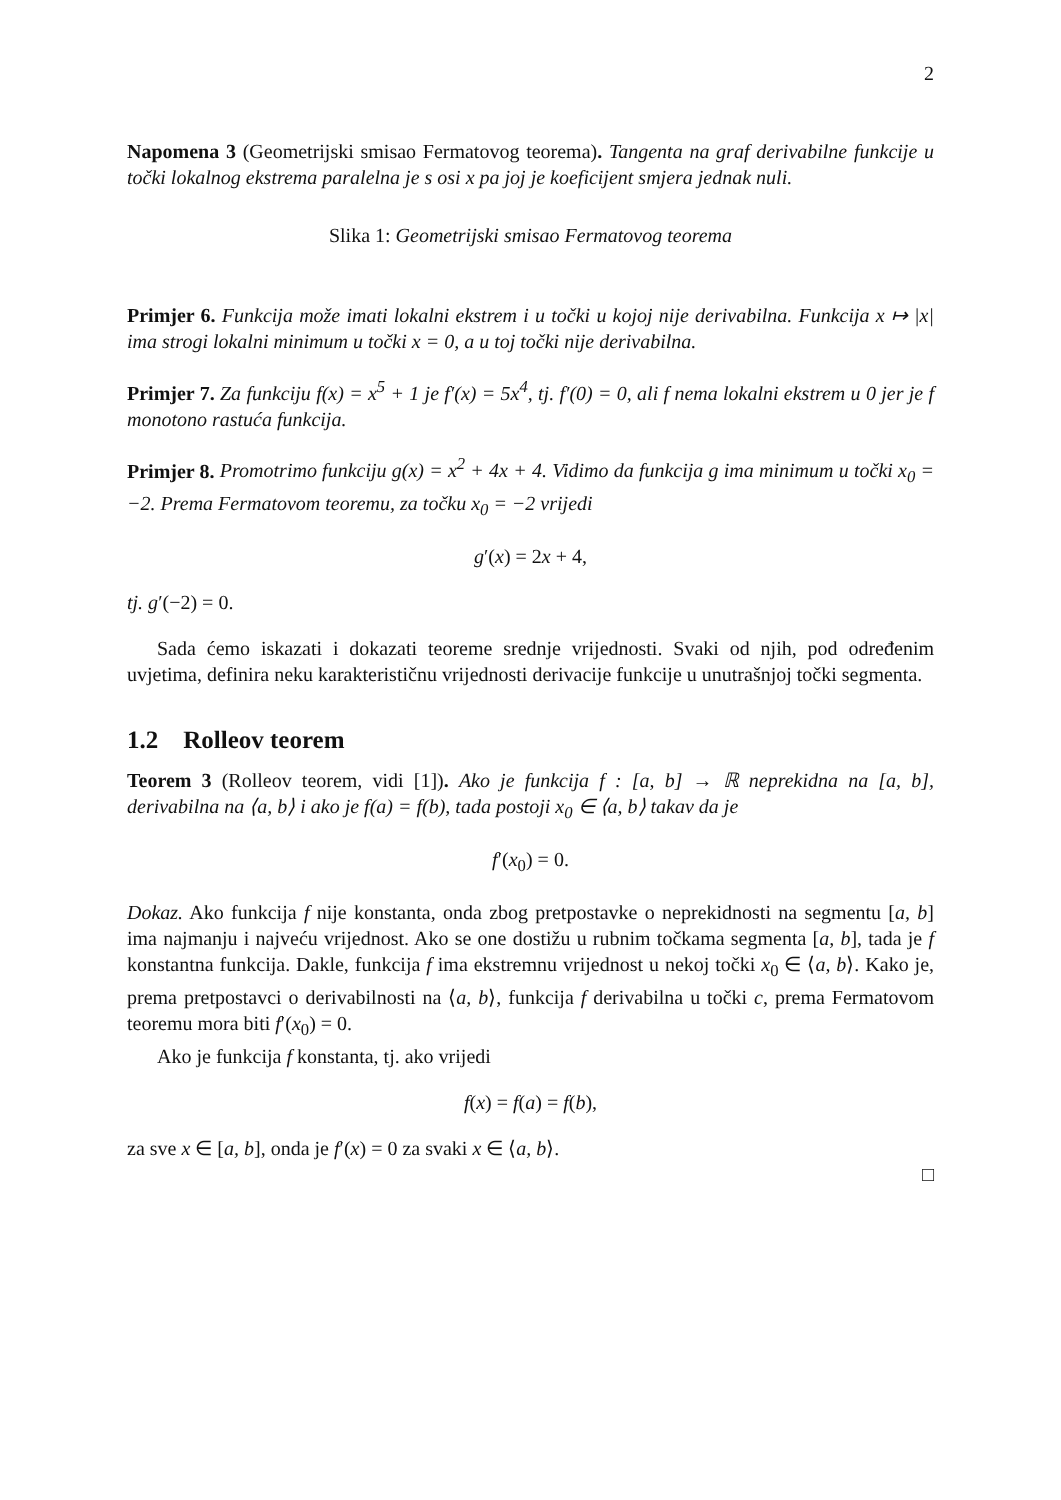2
Napomena 3 (Geometrijski smisao Fermatovog teorema). Tangenta na graf derivabilne funkcije u točki lokalnog ekstrema paralelna je s osi x pa joj je koeficijent smjera jednak nuli.
Slika 1: Geometrijski smisao Fermatovog teorema
Primjer 6. Funkcija može imati lokalni ekstrem i u točki u kojoj nije derivabilna. Funkcija x ↦ |x| ima strogi lokalni minimum u točki x = 0, a u toj točki nije derivabilna.
Primjer 7. Za funkciju f(x) = x<sup>5</sup> + 1 je f′(x) = 5x<sup>4</sup>, tj. f′(0) = 0, ali f nema lokalni ekstrem u 0 jer je f monotono rastuća funkcija.
Primjer 8. Promotrimo funkciju g(x) = x<sup>2</sup> + 4x + 4. Vidimo da funkcija g ima minimum u točki x<sub>0</sub> = −2. Prema Fermatovom teoremu, za točku x<sub>0</sub> = −2 vrijedi
g′(x) = 2x + 4,
tj. g′(−2) = 0.
Sada ćemo iskazati i dokazati teoreme srednje vrijednosti. Svaki od njih, pod određenim uvjetima, definira neku karakterističnu vrijednosti derivacije funkcije u unutrašnjoj točki segmenta.
1.2 Rolleov teorem
Teorem 3 (Rolleov teorem, vidi [1]). Ako je funkcija f : [a, b] → ℝ neprekidna na [a, b], derivabilna na ⟨a, b⟩ i ako je f(a) = f(b), tada postoji x<sub>0</sub> ∈ ⟨a, b⟩ takav da je
f′(x<sub>0</sub>) = 0.
Dokaz. Ako funkcija f nije konstanta, onda zbog pretpostavke o neprekidnosti na segmentu [a, b] ima najmanju i najveću vrijednost. Ako se one dostižu u rubnim točkama segmenta [a, b], tada je f konstantna funkcija. Dakle, funkcija f ima ekstremnu vrijednost u nekoj točki x<sub>0</sub> ∈ ⟨a, b⟩. Kako je, prema pretpostavci o derivabilnosti na ⟨a, b⟩, funkcija f derivabilna u točki c, prema Fermatovom teoremu mora biti f′(x<sub>0</sub>) = 0.
Ako je funkcija f konstanta, tj. ako vrijedi
f(x) = f(a) = f(b),
za sve x ∈ [a, b], onda je f′(x) = 0 za svaki x ∈ ⟨a, b⟩.
□